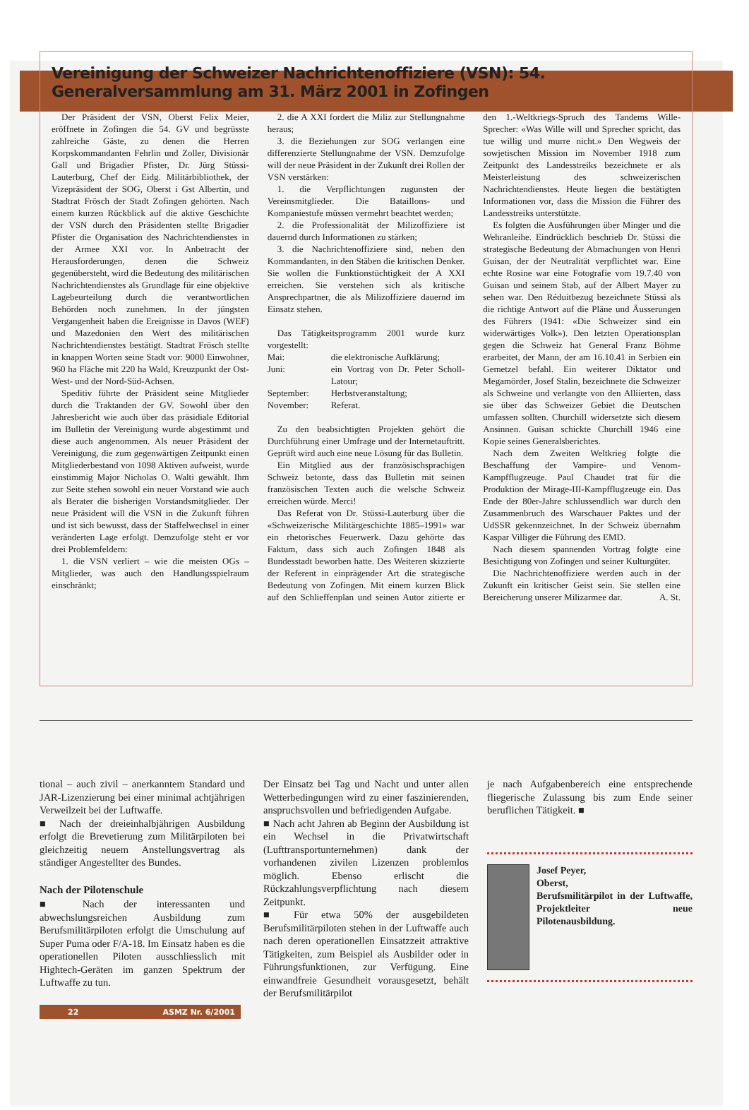Vereinigung der Schweizer Nachrichtenoffiziere (VSN): 54. Generalversammlung am 31. März 2001 in Zofingen
Der Präsident der VSN, Oberst Felix Meier, eröffnete in Zofingen die 54. GV und begrüsste zahlreiche Gäste, zu denen die Herren Korpskommandanten Fehrlin und Zoller, Divisionär Gall und Brigadier Pfister, Dr. Jürg Stüssi-Lauterburg, Chef der Eidg. Militärbibliothek, der Vizepräsident der SOG, Oberst i Gst Albertin, und Stadtrat Frösch der Stadt Zofingen gehörten. Nach einem kurzen Rückblick auf die aktive Geschichte der VSN durch den Präsidenten stellte Brigadier Pfister die Organisation des Nachrichtendienstes in der Armee XXI vor. In Anbetracht der Herausforderungen, denen die Schweiz gegenübersteht, wird die Bedeutung des militärischen Nachrichtendienstes als Grundlage für eine objektive Lagebeurteilung durch die verantwortlichen Behörden noch zunehmen. In der jüngsten Vergangenheit haben die Ereignisse in Davos (WEF) und Mazedonien den Wert des militärischen Nachrichtendienstes bestätigt. Stadtrat Frösch stellte in knappen Worten seine Stadt vor: 9000 Einwohner, 960 ha Fläche mit 220 ha Wald, Kreuzpunkt der Ost-West- und der Nord-Süd-Achsen.
Speditiv führte der Präsident seine Mitglieder durch die Traktanden der GV. Sowohl über den Jahresbericht wie auch über das präsidiale Editorial im Bulletin der Vereinigung wurde abgestimmt und diese auch angenommen. Als neuer Präsident der Vereinigung, die zum gegenwärtigen Zeitpunkt einen Mitgliederbestand von 1098 Aktiven aufweist, wurde einstimmig Major Nicholas O. Walti gewählt. Ihm zur Seite stehen sowohl ein neuer Vorstand wie auch als Berater die bisherigen Vorstandsmitglieder. Der neue Präsident will die VSN in die Zukunft führen und ist sich bewusst, dass der Staffelwechsel in einer veränderten Lage erfolgt. Demzufolge steht er vor drei Problemfeldern:
1. die VSN verliert – wie die meisten OGs – Mitglieder, was auch den Handlungsspielraum einschränkt;
2. die A XXI fordert die Miliz zur Stellungnahme heraus;
3. die Beziehungen zur SOG verlangen eine differenzierte Stellungnahme der VSN. Demzufolge will der neue Präsident in der Zukunft drei Rollen der VSN verstärken:
1. die Verpflichtungen zugunsten der Vereinsmitglieder. Die Bataillons- und Kompaniestufe müssen vermehrt beachtet werden;
2. die Professionalität der Milizoffiziere ist dauernd durch Informationen zu stärken;
3. die Nachrichtenoffiziere sind, neben den Kommandanten, in den Stäben die kritischen Denker. Sie wollen die Funktionstüchtigkeit der A XXI erreichen. Sie verstehen sich als kritische Ansprechpartner, die als Milizoffiziere dauernd im Einsatz stehen.
Das Tätigkeitsprogramm 2001 wurde kurz vorgestellt:
Mai: die elektronische Aufklärung; Juni: ein Vortrag von Dr. Peter Scholl-Latour; September: Herbstveranstaltung; November: Referat.
Zu den beabsichtigten Projekten gehört die Durchführung einer Umfrage und der Internetauftritt. Geprüft wird auch eine neue Lösung für das Bulletin.
Ein Mitglied aus der französischsprachigen Schweiz betonte, dass das Bulletin mit seinen französischen Texten auch die welsche Schweiz erreichen würde. Merci!
Das Referat von Dr. Stüssi-Lauterburg über die «Schweizerische Militärgeschichte 1885–1991» war ein rhetorisches Feuerwerk. Dazu gehörte das Faktum, dass sich auch Zofingen 1848 als Bundesstadt beworben hatte. Des Weiteren skizzierte der Referent in einprägender Art die strategische Bedeutung von Zofingen. Mit einem kurzen Blick auf den Schlieffenplan und seinen Autor zitierte er den 1.-Weltkriegs-Spruch des Tandems Wille-Sprecher: «Was Wille will und Sprecher spricht, das tue willig und murre nicht.» Den Wegweis der sowjetischen Mission im November 1918 zum Zeitpunkt des Landesstreiks bezeichnete er als Meisterleistung des schweizerischen Nachrichtendienstes. Heute liegen die bestätigten Informationen vor, dass die Mission die Führer des Landesstreiks unterstützte.
Es folgten die Ausführungen über Minger und die Wehranleihe. Eindrücklich beschrieb Dr. Stüssi die strategische Bedeutung der Abmachungen von Henri Guisan, der der Neutralität verpflichtet war. Eine echte Rosine war eine Fotografie vom 19.7.40 von Guisan und seinem Stab, auf der Albert Mayer zu sehen war. Den Réduitbezug bezeichnete Stüssi als die richtige Antwort auf die Pläne und Äusserungen des Führers (1941: «Die Schweizer sind ein widerwärtiges Volk»). Den letzten Operationsplan gegen die Schweiz hat General Franz Böhme erarbeitet, der Mann, der am 16.10.41 in Serbien ein Gemetzel befahl. Ein weiterer Diktator und Megamörder, Josef Stalin, bezeichnete die Schweizer als Schweine und verlangte von den Alliierten, dass sie über das Schweizer Gebiet die Deutschen umfassen sollten. Churchill widersetzte sich diesem Ansinnen. Guisan schickte Churchill 1946 eine Kopie seines Generalsberichtes.
Nach dem Zweiten Weltkrieg folgte die Beschaffung der Vampire- und Venom-Kampfflugzeuge. Paul Chaudet trat für die Produktion der Mirage-III-Kampfflugzeuge ein. Das Ende der 80er-Jahre schlussendlich war durch den Zusammenbruch des Warschauer Paktes und der UdSSR gekennzeichnet. In der Schweiz übernahm Kaspar Villiger die Führung des EMD.
Nach diesem spannenden Vortrag folgte eine Besichtigung von Zofingen und seiner Kulturgüter.
Die Nachrichtenoffiziere werden auch in der Zukunft ein kritischer Geist sein. Sie stellen eine Bereicherung unserer Milizarmee dar. A. St.
tional – auch zivil – anerkanntem Standard und JAR-Lizenzierung bei einer minimal achtjährigen Verweilzeit bei der Luftwaffe.
■ Nach der dreieinhalbjährigen Ausbildung erfolgt die Brevetierung zum Militärpiloten bei gleichzeitig neuem Anstellungsvertrag als ständiger Angestellter des Bundes.
Nach der Pilotenschule
■ Nach der interessanten und abwechslungsreichen Ausbildung zum Berufsmilitärpiloten erfolgt die Umschulung auf Super Puma oder F/A-18. Im Einsatz haben es die operationellen Piloten ausschliesslich mit Hightech-Geräten im ganzen Spektrum der Luftwaffe zu tun.
22 ASMZ Nr. 6/2001
Der Einsatz bei Tag und Nacht und unter allen Wetterbedingungen wird zu einer faszinierenden, anspruchsvollen und befriedigenden Aufgabe.
■ Nach acht Jahren ab Beginn der Ausbildung ist ein Wechsel in die Privatwirtschaft (Lufttransportunternehmen) dank der vorhandenen zivilen Lizenzen problemlos möglich. Ebenso erlischt die Rückzahlungsverpflichtung nach diesem Zeitpunkt.
■ Für etwa 50% der ausgebildeten Berufsmilitärpiloten stehen in der Luftwaffe auch nach deren operationellen Einsatzzeit attraktive Tätigkeiten, zum Beispiel als Ausbilder oder in Führungsfunktionen, zur Verfügung. Eine einwandfreie Gesundheit vorausgesetzt, behält der Berufsmilitärpilot
je nach Aufgabenbereich eine entsprechende fliegerische Zulassung bis zum Ende seiner beruflichen Tätigkeit. ■
Josef Peyer,
Oberst,
Berufsmilitärpilot in der Luftwaffe, Projektleiter neue Pilotenausbildung.